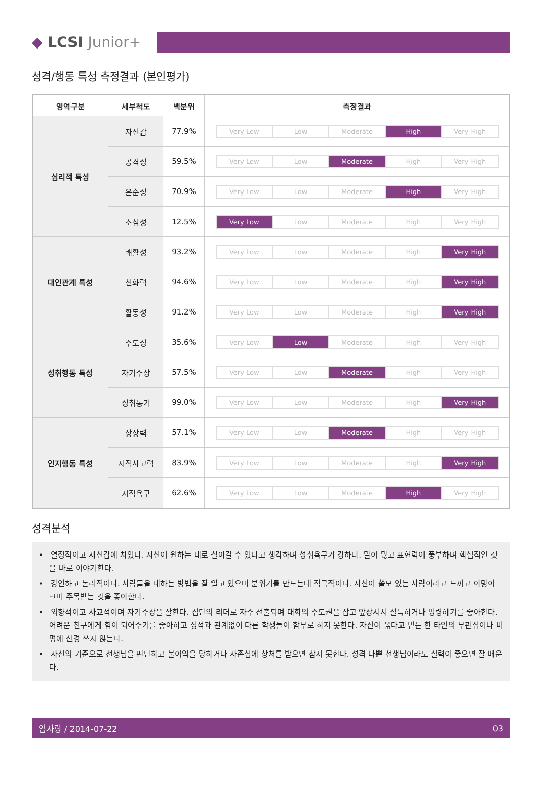◆ LCSI Junior+
성격/행동 특성 측정결과 (본인평가)
| 영역구분 | 세부척도 | 백분위 | 측정결과 |
| --- | --- | --- | --- |
| 심리적 특성 | 자신감 | 77.9% | Very Low Low Moderate High Very High |
| | 공격성 | 59.5% | Very Low Low Moderate High Very High |
| | 온순성 | 70.9% | Very Low Low Moderate High Very High |
| | 소심성 | 12.5% | Very Low Low Moderate High Very High |
| 대인관계 특성 | 쾌활성 | 93.2% | Very Low Low Moderate High Very High |
| | 친화력 | 94.6% | Very Low Low Moderate High Very High |
| | 활동성 | 91.2% | Very Low Low Moderate High Very High |
| 성취행동 특성 | 주도성 | 35.6% | Very Low Low Moderate High Very High |
| | 자기주장 | 57.5% | Very Low Low Moderate High Very High |
| | 성취동기 | 99.0% | Very Low Low Moderate High Very High |
| 인지행동 특성 | 상상력 | 57.1% | Very Low Low Moderate High Very High |
| | 지적사고력 | 83.9% | Very Low Low Moderate High Very High |
| | 지적욕구 | 62.6% | Very Low Low Moderate High Very High |
성격분석
• 열정적이고 자신감에 차있다. 자신이 원하는 대로 살아갈 수 있다고 생각하며 성취욕구가 강하다. 말이 많고 표현력이 풍부하며 핵심적인 것을 바로 이야기한다.
• 강인하고 논리적이다. 사람들을 대하는 방법을 잘 알고 있으며 분위기를 만드는데 적극적이다. 자신이 쓸모 있는 사람이라고 느끼고 야망이 크며 주목받는 것을 좋아한다.
• 외향적이고 사교적이며 자기주장을 잘한다. 집단의 리더로 자주 선출되며 대화의 주도권을 잡고 앞장서서 설득하거나 명령하기를 좋아한다. 어려운 친구에게 힘이 되어주기를 좋아하고 성적과 관계없이 다른 학생들이 함부로 하지 못한다. 자신이 옳다고 믿는 한 타인의 무관심이나 비평에 신경 쓰지 않는다.
• 자신의 기준으로 선생님을 판단하고 불이익을 당하거나 자존심에 상처를 받으면 참지 못한다. 성격 나쁜 선생님이라도 실력이 좋으면 잘 배운다.
임사랑 / 2014-07-22 03